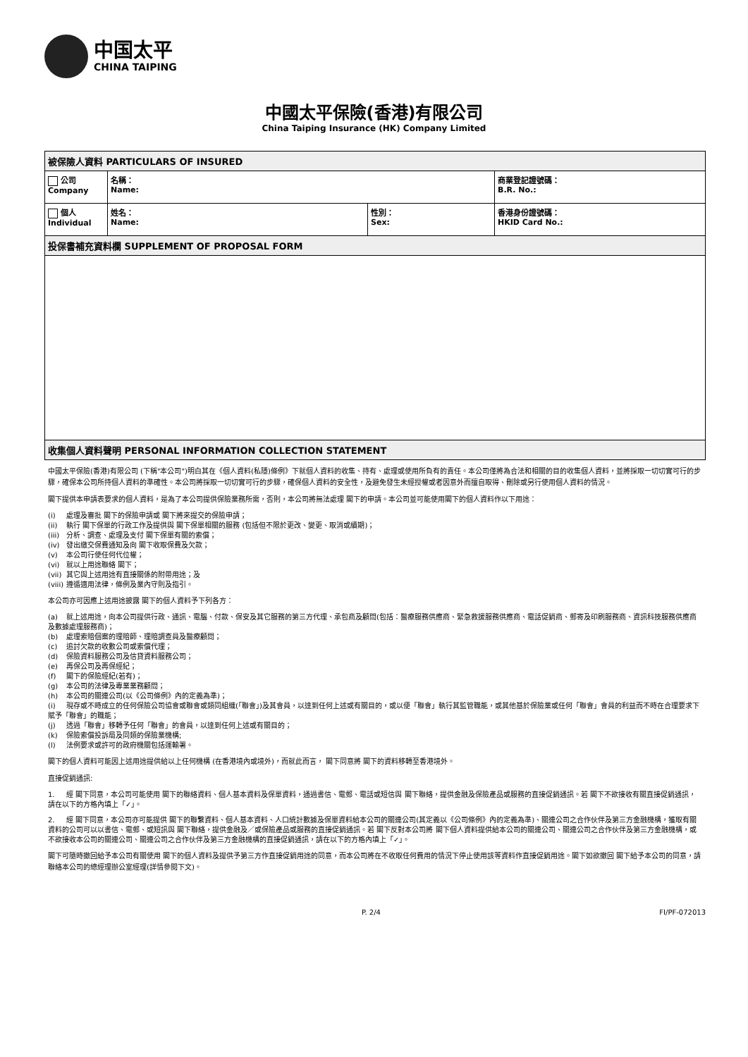中国太平
CHINA TAIPING
中國太平保險(香港)有限公司
China Taiping Insurance (HK) Company Limited
| 被保險人資料 PARTICULARS OF INSURED | | | |
| 公司 Company | 名稱： Name: | | 商業登記證號碼： B.R. No.: |
| 個人 Individual | 姓名： Name: | 性別： Sex: | 香港身份證號碼： HKID Card No.: |
| 投保書補充資料欄 SUPPLEMENT OF PROPOSAL FORM | | | |
| 收集個人資料聲明 PERSONAL INFORMATION COLLECTION STATEMENT | | | |
中國太平保險(香港)有限公司 (下稱"本公司")明白其在《個人資料(私隱)條例》下就個人資料的收集、持有、處理或使用所負有的責任。本公司僅將為合法和相關的目的收集個人資料，並將採取一切切實可行的步驟，確保本公司所持個人資料的準確性。本公司將採取一切切實可行的步驟，確保個人資料的安全性，及避免發生未經授權或者因意外而擅自取得、刪除或另行使用個人資料的情況。
閣下提供本申請表要求的個人資料，是為了本公司提供保險業務所需，否則，本公司將無法處理 閣下的申請。本公司並可能使用閣下的個人資料作以下用途：
(i) 處理及審批 閣下的保險申請或 閣下將來提交的保險申請；
(ii) 執行 閣下保單的行政工作及提供與 閣下保單相關的服務 (包括但不限於更改、變更、取消或續期)；
(iii) 分析、調查、處理及支付 閣下保單有關的索償；
(iv) 發出繳交保費通知及向 閣下收取保費及欠款；
(v) 本公司行使任何代位權；
(vi) 就以上用途聯絡 閣下；
(vii) 其它與上述用途有直接關係的附帶用途；及
(viii) 遵循適用法律，條例及業內守則及指引。
本公司亦可因應上述用途披露 閣下的個人資料予下列各方：
(a) 就上述用途，向本公司提供行政、通訊、電腦、付款、保安及其它服務的第三方代理、承包商及顧問(包括：醫療服務供應商、緊急救援服務供應商、電話促銷商、郵寄及印刷服務商、資訊科技服務供應商及數據處理服務商)；
(b) 處理索賠個案的理賠師、理賠調查員及醫療顧問；
(c) 追討欠款的收數公司或索償代理；
(d) 保險資料服務公司及信貸資料服務公司；
(e) 再保公司及再保經紀；
(f) 閣下的保險經紀(若有)；
(g) 本公司的法律及專業業務顧問；
(h) 本公司的關連公司(以《公司條例》內的定義為準)；
(i) 現存或不時成立的任何保險公司協會或聯會或類同組織(「聯會」)及其會員，以達到任何上述或有關目的，或以便「聯會」執行其監管職能，或其他基於保險業或任何「聯會」會員的利益而不時在合理要求下賦予「聯會」的職能；
(j) 透過「聯會」移轉予任何「聯會」的會員，以達到任何上述或有關目的；
(k) 保險索償投訴局及同類的保險業機構;
(l) 法例要求或許可的政府機關包括運輸署。
閣下的個人資料可能因上述用途提供給以上任何機構 (在香港境內或境外)，而就此而言， 閣下同意將 閣下的資料移轉至香港境外。
直接促銷通訊:
1. 經 閣下同意，本公司可能使用 閣下的聯絡資料、個人基本資料及保單資料，通過書信、電郵、電話或短信與 閣下聯絡，提供金融及保險產品或服務的直接促銷通訊。若 閣下不欲接收有關直接促銷通訊，請在以下的方格內填上「✓」。
2. 經 閣下同意，本公司亦可能提供 閣下的聯繫資料、個人基本資料、人口統計數據及保單資料給本公司的關連公司(其定義以《公司條例》內的定義為準)、關連公司之合作伙伴及第三方金融機構，獲取有關資料的公司可以以書信、電郵、或短訊與 閣下聯絡，提供金融及／或保險產品或服務的直接促銷通訊。若 閣下反對本公司將 閣下個人資料提供給本公司的關連公司、關連公司之合作伙伴及第三方金融機構，或不欲接收本公司的關連公司、關連公司之合作伙伴及第三方金融機構的直接促銷通訊，請在以下的方格內填上「✓」。
閣下可隨時撤回給予本公司有關使用 閣下的個人資料及提供予第三方作直接促銷用途的同意，而本公司將在不收取任何費用的情況下停止使用該等資料作直接促銷用途。閣下如欲撤回 閣下給予本公司的同意，請聯絡本公司的總經理辦公室經理(詳情參閱下文)。
P. 2/4 FI/PF-072013